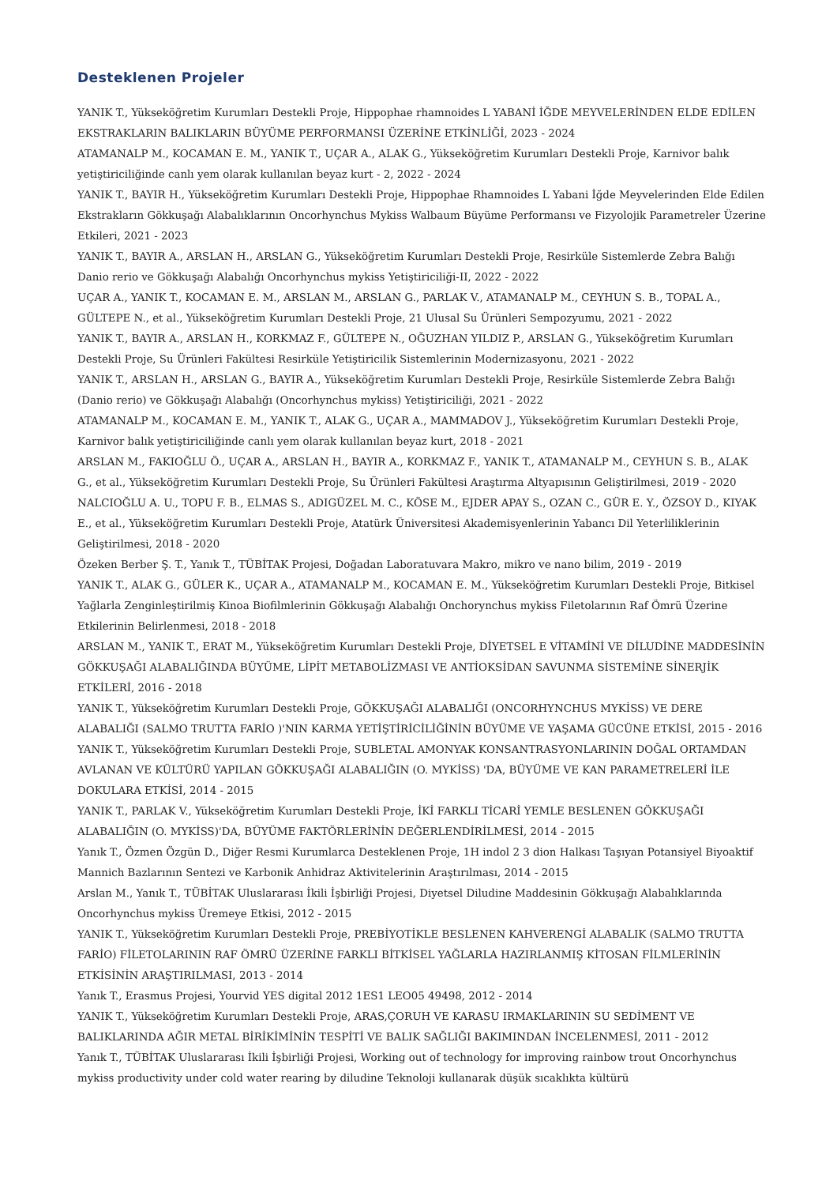Desteklenen Projeler
YANIK T., Yükseköğretim Kurumları Destekli Proje, Hippophae rhamnoides L YABANİ İĞDE MEYVELERİNDEN ELDE EDİLEN EKSTRAKLARIN BALIKLARIN BÜYÜME PERFORMANSI ÜZERİNE ETKİNLİĞİ, 2023 - 2024
ATAMANALP M., KOCAMAN E. M., YANIK T., UÇAR A., ALAK G., Yükseköğretim Kurumları Destekli Proje, Karnivor balık yetiştiriciliğinde canlı yem olarak kullanılan beyaz kurt - 2, 2022 - 2024
YANIK T., BAYIR H., Yükseköğretim Kurumları Destekli Proje, Hippophae Rhamnoides L Yabani İğde Meyvelerinden Elde Edilen Ekstrakların Gökkuşağı Alabalıklarının Oncorhynchus Mykiss Walbaum Büyüme Performansı ve Fizyolojik Parametreler Üzerine Etkileri, 2021 - 2023
YANIK T., BAYIR A., ARSLAN H., ARSLAN G., Yükseköğretim Kurumları Destekli Proje, Resirküle Sistemlerde Zebra Balığı Danio rerio ve Gökkuşağı Alabalığı Oncorhynchus mykiss Yetiştiriciliği-II, 2022 - 2022
UÇAR A., YANIK T., KOCAMAN E. M., ARSLAN M., ARSLAN G., PARLAK V., ATAMANALP M., CEYHUN S. B., TOPAL A., GÜLTEPE N., et al., Yükseköğretim Kurumları Destekli Proje, 21 Ulusal Su Ürünleri Sempozyumu, 2021 - 2022
YANIK T., BAYIR A., ARSLAN H., KORKMAZ F., GÜLTEPE N., OĞUZHAN YILDIZ P., ARSLAN G., Yükseköğretim Kurumları Destekli Proje, Su Ürünleri Fakültesi Resirküle Yetiştiricilik Sistemlerinin Modernizasyonu, 2021 - 2022
YANIK T., ARSLAN H., ARSLAN G., BAYIR A., Yükseköğretim Kurumları Destekli Proje, Resirküle Sistemlerde Zebra Balığı (Danio rerio) ve Gökkuşağı Alabalığı (Oncorhynchus mykiss) Yetiştiriciliği, 2021 - 2022
ATAMANALP M., KOCAMAN E. M., YANIK T., ALAK G., UÇAR A., MAMMADOV J., Yükseköğretim Kurumları Destekli Proje, Karnivor balık yetiştiriciliğinde canlı yem olarak kullanılan beyaz kurt, 2018 - 2021
ARSLAN M., FAKIOĞLU Ö., UÇAR A., ARSLAN H., BAYIR A., KORKMAZ F., YANIK T., ATAMANALP M., CEYHUN S. B., ALAK G., et al., Yükseköğretim Kurumları Destekli Proje, Su Ürünleri Fakültesi Araştırma Altyapısının Geliştirilmesi, 2019 - 2020
NALCIOĞLU A. U., TOPU F. B., ELMAS S., ADIGÜZEL M. C., KÖSE M., EJDER APAY S., OZAN C., GÜR E. Y., ÖZSOY D., KIYAK E., et al., Yükseköğretim Kurumları Destekli Proje, Atatürk Üniversitesi Akademisyenlerinin Yabancı Dil Yeterliliklerinin Geliştirilmesi, 2018 - 2020
Özeken Berber Ş. T., Yanık T., TÜBİTAK Projesi, Doğadan Laboratuvara Makro, mikro ve nano bilim, 2019 - 2019
YANIK T., ALAK G., GÜLER K., UÇAR A., ATAMANALP M., KOCAMAN E. M., Yükseköğretim Kurumları Destekli Proje, Bitkisel Yağlarla Zenginleştirilmiş Kinoa Biofilmlerinin Gökkuşağı Alabalığı Onchorynchus mykiss Filetolarının Raf Ömrü Üzerine Etkilerinin Belirlenmesi, 2018 - 2018
ARSLAN M., YANIK T., ERAT M., Yükseköğretim Kurumları Destekli Proje, DİYETSEL E VİTAMİNİ VE DİLUDİNE MADDESİNİN GÖKKUŞAĞI ALABALIĞINDA BÜYÜME, LİPİT METABOLİZMASI VE ANTİOKSİDAN SAVUNMA SİSTEMİNE SİNERJİK ETKİLERİ, 2016 - 2018
YANIK T., Yükseköğretim Kurumları Destekli Proje, GÖKKUŞAĞI ALABALIĞI (ONCORHYNCHUS MYKİSS) VE DERE ALABALIĞI (SALMO TRUTTA FARİO )'NIN KARMA YETİŞTİRİCİLİĞİNİN BÜYÜME VE YAŞAMA GÜCÜNE ETKİSİ, 2015 - 2016
YANIK T., Yükseköğretim Kurumları Destekli Proje, SUBLETAL AMONYAK KONSANTRASYONLARININ DOĞAL ORTAMDAN AVLANAN VE KÜLTÜRÜ YAPILAN GÖKKUŞAĞI ALABALIĞIN (O. MYKİSS) 'DA, BÜYÜME VE KAN PARAMETRELERİ İLE DOKULARA ETKİSİ, 2014 - 2015
YANIK T., PARLAK V., Yükseköğretim Kurumları Destekli Proje, İKİ FARKLI TİCARİ YEMLE BESLENEN GÖKKUŞAĞI ALABALIĞIN (O. MYKİSS)'DA, BÜYÜME FAKTÖRLERİNİN DEĞERLENDİRİLMESİ, 2014 - 2015
Yanık T., Özmen Özgün D., Diğer Resmi Kurumlarca Desteklenen Proje, 1H indol 2 3 dion Halkası Taşıyan Potansiyel Biyoaktif Mannich Bazlarının Sentezi ve Karbonik Anhidraz Aktivitelerinin Araştırılması, 2014 - 2015
Arslan M., Yanık T., TÜBİTAK Uluslararası İkili İşbirliği Projesi, Diyetsel Diludine Maddesinin Gökkuşağı Alabalıklarında Oncorhynchus mykiss Üremeye Etkisi, 2012 - 2015
YANIK T., Yükseköğretim Kurumları Destekli Proje, PREBİYOTİKLE BESLENEN KAHVERENGİ ALABALIK (SALMO TRUTTA FARİO) FİLETOLARININ RAF ÖMRÜ ÜZERİNE FARKLI BİTKİSEL YAĞLARLA HAZIRLANMIŞ KİTOSAN FİLMLERİNİN ETKİSİNİN ARAŞTIRILMASI, 2013 - 2014
Yanık T., Erasmus Projesi, Yourvid YES digital 2012 1ES1 LEO05 49498, 2012 - 2014
YANIK T., Yükseköğretim Kurumları Destekli Proje, ARAS,ÇORUH VE KARASU IRMAKLARININ SU SEDİMENT VE BALIKLARINDA AĞIR METAL BİRİKİMİNİN TESPİTİ VE BALIK SAĞLIĞI BAKIMINDAN İNCELENMESİ, 2011 - 2012
Yanık T., TÜBİTAK Uluslararası İkili İşbirliği Projesi, Working out of technology for improving rainbow trout Oncorhynchus mykiss productivity under cold water rearing by diludine Teknoloji kullanarak düşük sıcaklıkta kültürü